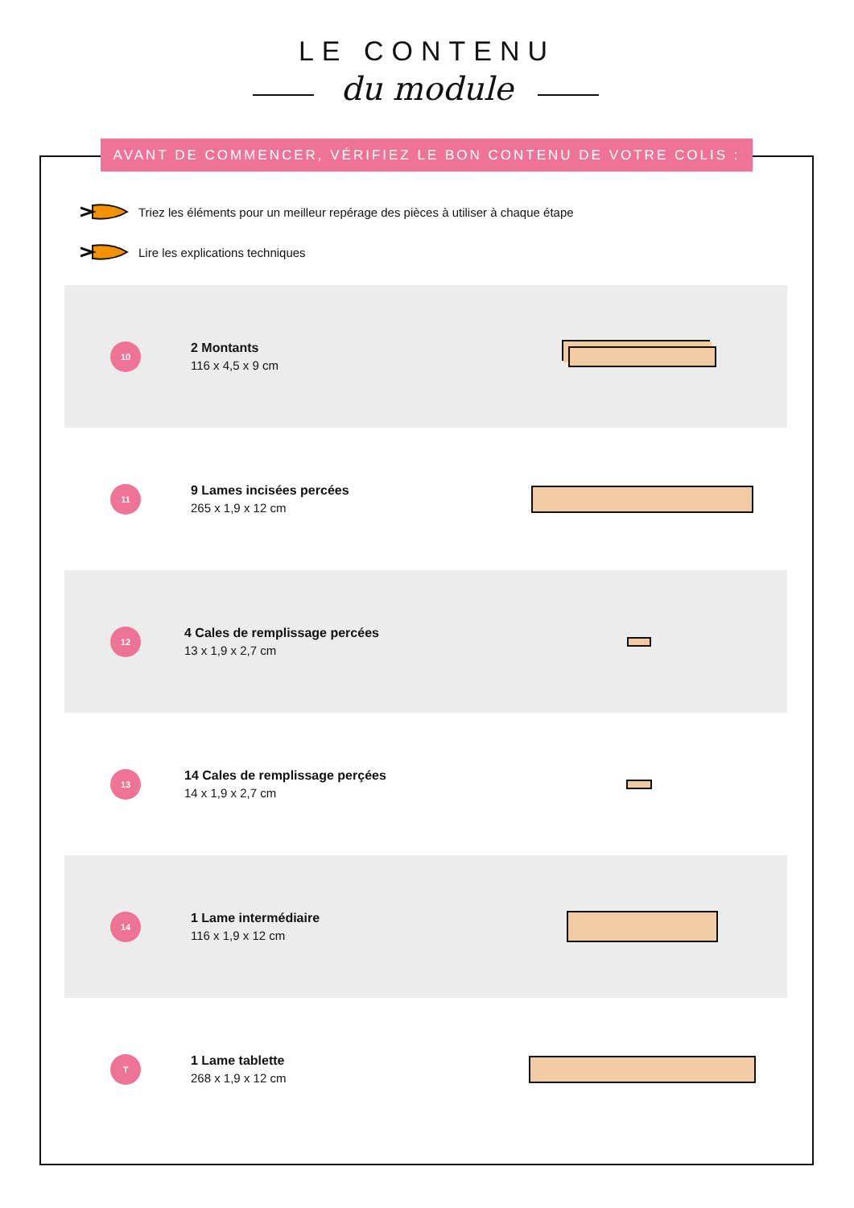LE CONTENU
du module
AVANT DE COMMENCER, VÉRIFIEZ LE BON CONTENU DE VOTRE COLIS :
Triez les éléments pour un meilleur repérage des pièces à utiliser à chaque étape
Lire les explications techniques
10
2 Montants
116 x 4,5 x 9 cm
11
9 Lames incisées percées
265 x 1,9 x 12 cm
12
4 Cales de remplissage percées
13 x 1,9 x 2,7 cm
13
14 Cales de remplissage perçées
14 x 1,9 x 2,7 cm
14
1 Lame intermédiaire
116 x 1,9 x 12 cm
T
1 Lame tablette
268 x 1,9 x 12 cm